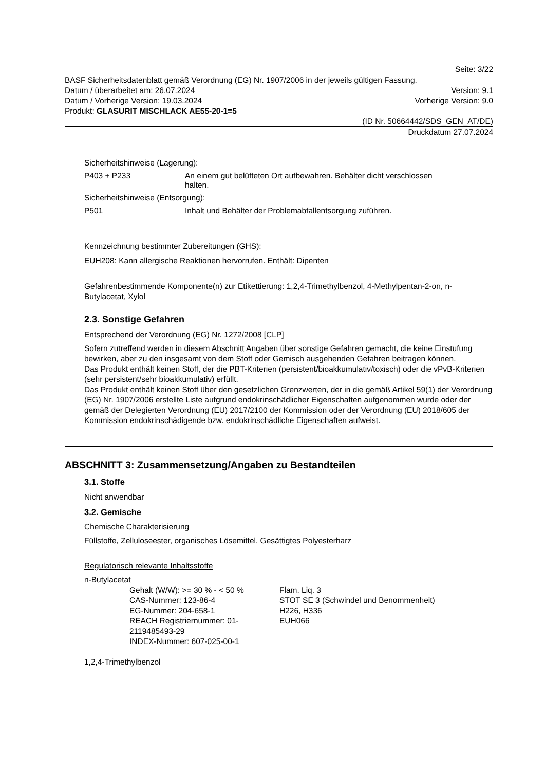Seite: 3/22
BASF Sicherheitsdatenblatt gemäß Verordnung (EG) Nr. 1907/2006 in der jeweils gültigen Fassung.
Datum / überarbeitet am: 26.07.2024 Version: 9.1
Datum / Vorherige Version: 19.03.2024 Vorherige Version: 9.0
Produkt: GLASURIT MISCHLACK AE55-20-1=5
(ID Nr. 50664442/SDS_GEN_AT/DE)
Druckdatum 27.07.2024
Sicherheitshinweise (Lagerung):
P403 + P233 An einem gut belüfteten Ort aufbewahren. Behälter dicht verschlossen
halten.
Sicherheitshinweise (Entsorgung):
P501 Inhalt und Behälter der Problemabfallentsorgung zuführen.
Kennzeichnung bestimmter Zubereitungen (GHS):
EUH208: Kann allergische Reaktionen hervorrufen. Enthält: Dipenten
Gefahrenbestimmende Komponente(n) zur Etikettierung: 1,2,4-Trimethylbenzol, 4-Methylpentan-2-on, n-Butylacetat, Xylol
2.3. Sonstige Gefahren
Entsprechend der Verordnung (EG) Nr. 1272/2008 [CLP]
Sofern zutreffend werden in diesem Abschnitt Angaben über sonstige Gefahren gemacht, die keine Einstufung bewirken, aber zu den insgesamt von dem Stoff oder Gemisch ausgehenden Gefahren beitragen können.
Das Produkt enthält keinen Stoff, der die PBT-Kriterien (persistent/bioakkumulativ/toxisch) oder die vPvB-Kriterien (sehr persistent/sehr bioakkumulativ) erfüllt.
Das Produkt enthält keinen Stoff über den gesetzlichen Grenzwerten, der in die gemäß Artikel 59(1) der Verordnung (EG) Nr. 1907/2006 erstellte Liste aufgrund endokrinschädlicher Eigenschaften aufgenommen wurde oder der gemäß der Delegierten Verordnung (EU) 2017/2100 der Kommission oder der Verordnung (EU) 2018/605 der Kommission endokrinschädigende bzw. endokrinschädliche Eigenschaften aufweist.
ABSCHNITT 3: Zusammensetzung/Angaben zu Bestandteilen
3.1. Stoffe
Nicht anwendbar
3.2. Gemische
Chemische Charakterisierung
Füllstoffe, Zelluloseester, organisches Lösemittel, Gesättigtes Polyesterharz
Regulatorisch relevante Inhaltsstoffe
n-Butylacetat
Gehalt (W/W): >= 30 % - < 50 %
CAS-Nummer: 123-86-4
EG-Nummer: 204-658-1
REACH Registriernummer: 01-2119485493-29
INDEX-Nummer: 607-025-00-1
Flam. Liq. 3
STOT SE 3 (Schwindel und Benommenheit)
H226, H336
EUH066
1,2,4-Trimethylbenzol